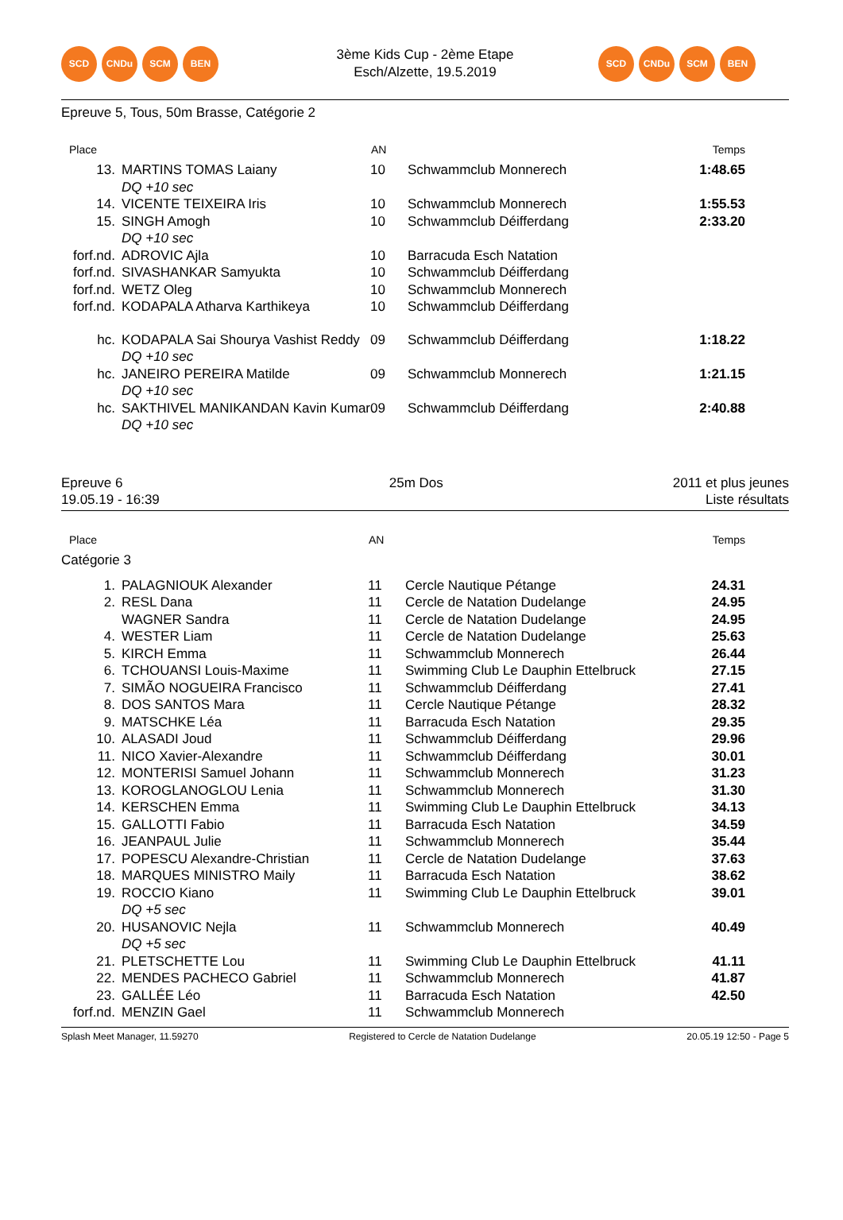SCD CNDu SCM BEN
3ème Kids Cup - 2ème Etape
Esch/Alzette, 19.5.2019
SCD CNDu SCM BEN
Epreuve 5, Tous, 50m Brasse, Catégorie 2
| Place | | AN | | Temps |
| --- | --- | --- | --- | --- |
| 13. | MARTINS TOMAS Laiany | 10 | Schwammclub Monnerech | 1:48.65 |
| | DQ +10 sec | | | |
| 14. | VICENTE TEIXEIRA Iris | 10 | Schwammclub Monnerech | 1:55.53 |
| 15. | SINGH Amogh | 10 | Schwammclub Déifferdang | 2:33.20 |
| | DQ +10 sec | | | |
| forf.nd. | ADROVIC Ajla | 10 | Barracuda Esch Natation | |
| forf.nd. | SIVASHANKAR Samyukta | 10 | Schwammclub Déifferdang | |
| forf.nd. | WETZ Oleg | 10 | Schwammclub Monnerech | |
| forf.nd. | KODAPALA Atharva Karthikeya | 10 | Schwammclub Déifferdang | |
| hc. | KODAPALA Sai Shourya Vashist Reddy | 09 | Schwammclub Déifferdang | 1:18.22 |
| | DQ +10 sec | | | |
| hc. | JANEIRO PEREIRA Matilde | 09 | Schwammclub Monnerech | 1:21.15 |
| | DQ +10 sec | | | |
| hc. | SAKTHIVEL MANIKANDAN Kavin Kumar | 09 | Schwammclub Déifferdang | 2:40.88 |
| | DQ +10 sec | | | |
Epreuve 6
19.05.19 - 16:39
25m Dos 2011 et plus jeunes
Liste résultats
| Place | | AN | | Temps |
| --- | --- | --- | --- | --- |
| Catégorie 3 | | | | |
| 1. | PALAGNIOUK Alexander | 11 | Cercle Nautique Pétange | 24.31 |
| 2. | RESL Dana | 11 | Cercle de Natation Dudelange | 24.95 |
| | WAGNER Sandra | 11 | Cercle de Natation Dudelange | 24.95 |
| 4. | WESTER Liam | 11 | Cercle de Natation Dudelange | 25.63 |
| 5. | KIRCH Emma | 11 | Schwammclub Monnerech | 26.44 |
| 6. | TCHOUANSI Louis-Maxime | 11 | Swimming Club Le Dauphin Ettelbruck | 27.15 |
| 7. | SIMÃO NOGUEIRA Francisco | 11 | Schwammclub Déifferdang | 27.41 |
| 8. | DOS SANTOS Mara | 11 | Cercle Nautique Pétange | 28.32 |
| 9. | MATSCHKE Léa | 11 | Barracuda Esch Natation | 29.35 |
| 10. | ALASADI Joud | 11 | Schwammclub Déifferdang | 29.96 |
| 11. | NICO Xavier-Alexandre | 11 | Schwammclub Déifferdang | 30.01 |
| 12. | MONTERISI Samuel Johann | 11 | Schwammclub Monnerech | 31.23 |
| 13. | KOROGLANOGLOU Lenia | 11 | Schwammclub Monnerech | 31.30 |
| 14. | KERSCHEN Emma | 11 | Swimming Club Le Dauphin Ettelbruck | 34.13 |
| 15. | GALLOTTI Fabio | 11 | Barracuda Esch Natation | 34.59 |
| 16. | JEANPAUL Julie | 11 | Schwammclub Monnerech | 35.44 |
| 17. | POPESCU Alexandre-Christian | 11 | Cercle de Natation Dudelange | 37.63 |
| 18. | MARQUES MINISTRO Maily | 11 | Barracuda Esch Natation | 38.62 |
| 19. | ROCCIO Kiano | 11 | Swimming Club Le Dauphin Ettelbruck | 39.01 |
| | DQ +5 sec | | | |
| 20. | HUSANOVIC Nejla | 11 | Schwammclub Monnerech | 40.49 |
| | DQ +5 sec | | | |
| 21. | PLETSCHETTE Lou | 11 | Swimming Club Le Dauphin Ettelbruck | 41.11 |
| 22. | MENDES PACHECO Gabriel | 11 | Schwammclub Monnerech | 41.87 |
| 23. | GALLÉE Léo | 11 | Barracuda Esch Natation | 42.50 |
| forf.nd. | MENZIN Gael | 11 | Schwammclub Monnerech | |
Splash Meet Manager, 11.59270 Registered to Cercle de Natation Dudelange 20.05.19 12:50 - Page 5